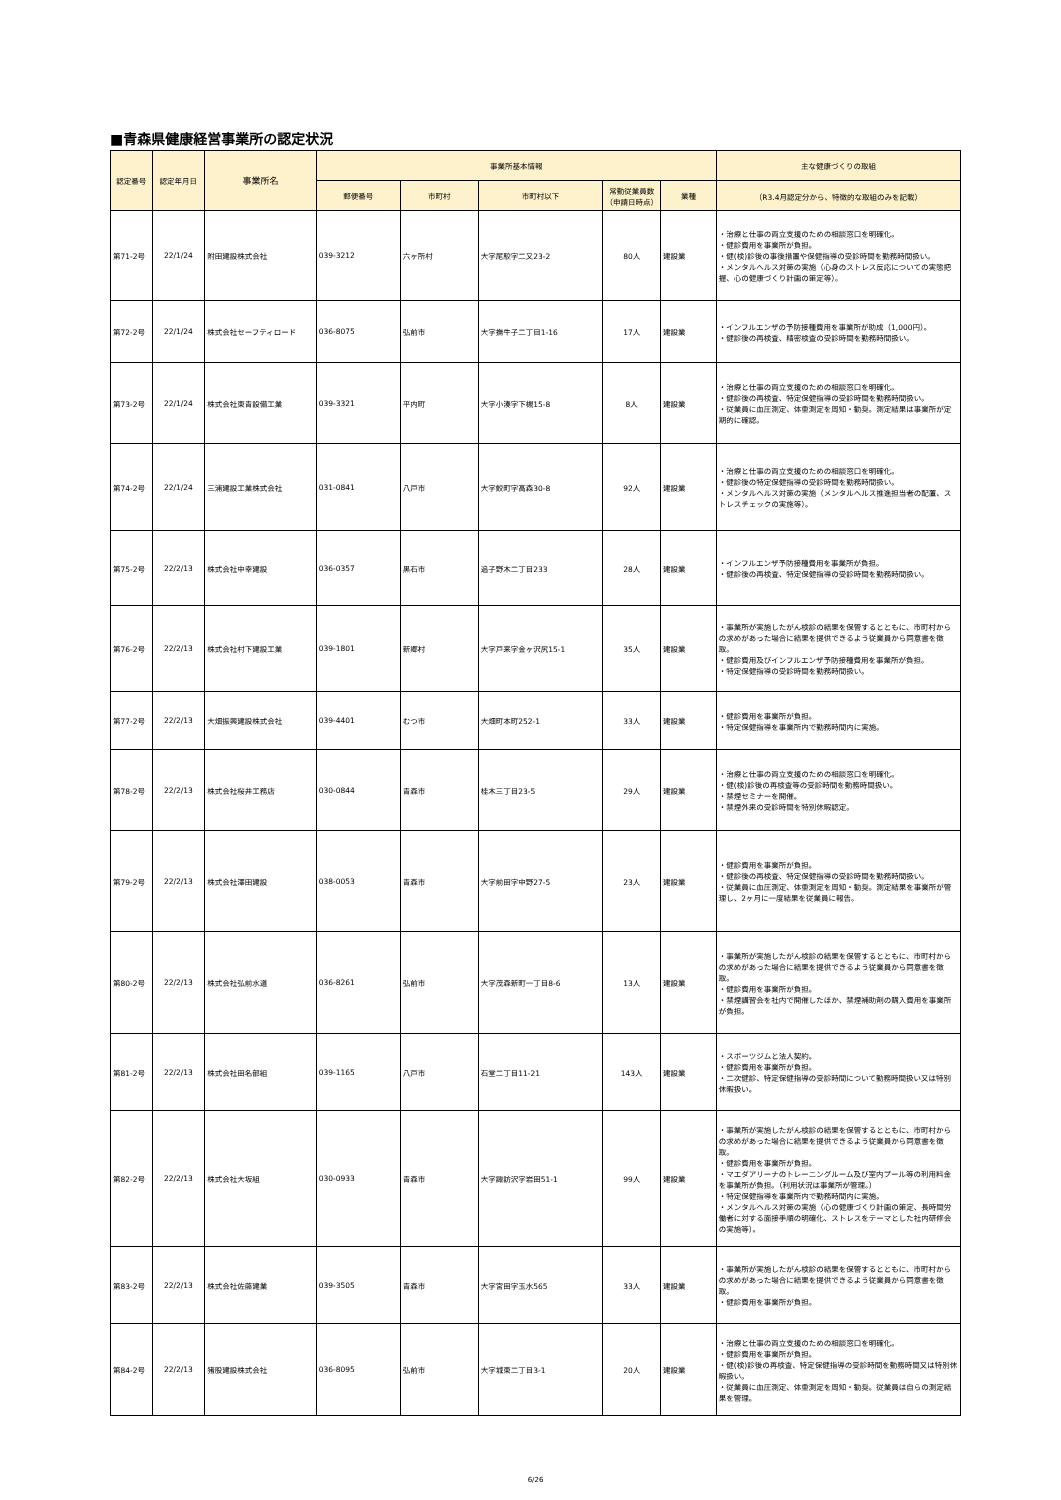■青森県健康経営事業所の認定状況
| 認定番号 | 認定年月日 | 事業所名 | 事業所基本情報 | | | | | 主な健康づくりの取組 |
| --- | --- | --- | --- | --- | --- | --- | --- | --- |
| | | | 郵便番号 | 市町村 | 市町村以下 | 常勤従業員数 （申請日時点） | 業種 | （R3.4月認定分から、特徴的な取組のみを記載） |
| 第71-2号 | 22/1/24 | 附田建設株式会社 | 039-3212 | 六ヶ所村 | 大字尾駮字二又23-2 | 80人 | 建設業 | ・治療と仕事の両立支援のための相談窓口を明確化。 ・健診費用を事業所が負担。 ・健(検)診後の事後措置や保健指導の受診時間を勤務時間扱い。 ・メンタルヘルス対策の実施（心身のストレス反応についての実態把握、心の健康づくり計画の策定等）。 |
| 第72-2号 | 22/1/24 | 株式会社セーフティロード | 036-8075 | 弘前市 | 大字撫牛子二丁目1-16 | 17人 | 建設業 | ・インフルエンザの予防接種費用を事業所が助成（1,000円）。 ・健診後の再検査、精密検査の受診時間を勤務時間扱い。 |
| 第73-2号 | 22/1/24 | 株式会社東青設備工業 | 039-3321 | 平内町 | 大字小湊字下槻15-8 | 8人 | 建設業 | ・治療と仕事の両立支援のための相談窓口を明確化。 ・健診後の再検査、特定保健指導の受診時間を勤務時間扱い。 ・従業員に血圧測定、体重測定を周知・勧奨。測定結果は事業所が定期的に確認。 |
| 第74-2号 | 22/1/24 | 三浦建設工業株式会社 | 031-0841 | 八戸市 | 大字鮫町字高森30-8 | 92人 | 建設業 | ・治療と仕事の両立支援のための相談窓口を明確化。 ・健診後の特定保健指導の受診時間を勤務時間扱い。 ・メンタルヘルス対策の実施（メンタルヘルス推進担当者の配置、ストレスチェックの実施等）。 |
| 第75-2号 | 22/2/13 | 株式会社中幸建設 | 036-0357 | 黒石市 | 追子野木二丁目233 | 28人 | 建設業 | ・インフルエンザ予防接種費用を事業所が負担。 ・健診後の再検査、特定保健指導の受診時間を勤務時間扱い。 |
| 第76-2号 | 22/2/13 | 株式会社村下建設工業 | 039-1801 | 新郷村 | 大字戸来字金ヶ沢尻15-1 | 35人 | 建設業 | ・事業所が実施したがん検診の結果を保管するとともに、市町村からの求めがあった場合に結果を提供できるよう従業員から同意書を徴取。 ・健診費用及びインフルエンザ予防接種費用を事業所が負担。 ・特定保健指導の受診時間を勤務時間扱い。 |
| 第77-2号 | 22/2/13 | 大畑振興建設株式会社 | 039-4401 | むつ市 | 大畑町本町252-1 | 33人 | 建設業 | ・健診費用を事業所が負担。 ・特定保健指導を事業所内で勤務時間内に実施。 |
| 第78-2号 | 22/2/13 | 株式会社桜井工務店 | 030-0844 | 青森市 | 桂木三丁目23-5 | 29人 | 建設業 | ・治療と仕事の両立支援のための相談窓口を明確化。 ・健(検)診後の再検査等の受診時間を勤務時間扱い。 ・禁煙セミナーを開催。 ・禁煙外来の受診時間を特別休暇認定。 |
| 第79-2号 | 22/2/13 | 株式会社澤田建設 | 038-0053 | 青森市 | 大字前田字中野27-5 | 23人 | 建設業 | ・健診費用を事業所が負担。 ・健診後の再検査、特定保健指導の受診時間を勤務時間扱い。 ・従業員に血圧測定、体重測定を周知・勧奨。測定結果を事業所が管理し、2ヶ月に一度結果を従業員に報告。 |
| 第80-2号 | 22/2/13 | 株式会社弘前水道 | 036-8261 | 弘前市 | 大字茂森新町一丁目8-6 | 13人 | 建設業 | ・事業所が実施したがん検診の結果を保管するとともに、市町村からの求めがあった場合に結果を提供できるよう従業員から同意書を徴取。 ・健診費用を事業所が負担。 ・禁煙講習会を社内で開催したほか、禁煙補助剤の購入費用を事業所が負担。 |
| 第81-2号 | 22/2/13 | 株式会社田名部組 | 039-1165 | 八戸市 | 石堂二丁目11-21 | 143人 | 建設業 | ・スポーツジムと法人契約。 ・健診費用を事業所が負担。 ・二次健診、特定保健指導の受診時間について勤務時間扱い又は特別休暇扱い。 |
| 第82-2号 | 22/2/13 | 株式会社大坂組 | 030-0933 | 青森市 | 大字諏訪沢字岩田51-1 | 99人 | 建設業 | ・事業所が実施したがん検診の結果を保管するとともに、市町村からの求めがあった場合に結果を提供できるよう従業員から同意書を徴取。 ・健診費用を事業所が負担。 ・マエダアリーナのトレーニングルーム及び室内プール等の利用料金を事業所が負担。（利用状況は事業所が管理。） ・特定保健指導を事業所内で勤務時間内に実施。 ・メンタルヘルス対策の実施（心の健康づくり計画の策定、長時間労働者に対する面接手順の明確化、ストレスをテーマとした社内研修会の実施等）。 |
| 第83-2号 | 22/2/13 | 株式会社佐藤建業 | 039-3505 | 青森市 | 大字宮田字玉水565 | 33人 | 建設業 | ・事業所が実施したがん検診の結果を保管するとともに、市町村からの求めがあった場合に結果を提供できるよう従業員から同意書を徴取。 ・健診費用を事業所が負担。 |
| 第84-2号 | 22/2/13 | 猪股建設株式会社 | 036-8095 | 弘前市 | 大字城東二丁目3-1 | 20人 | 建設業 | ・治療と仕事の両立支援のための相談窓口を明確化。 ・健診費用を事業所が負担。 ・健(検)診後の再検査、特定保健指導の受診時間を勤務時間又は特別休暇扱い。 ・従業員に血圧測定、体重測定を周知・勧奨。従業員は自らの測定結果を管理。 |
6/26